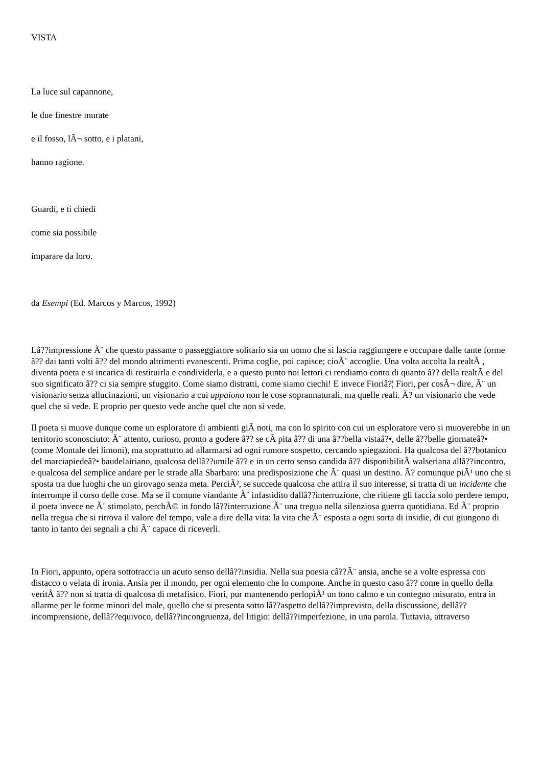VISTA
La luce sul capannone,
le due finestre murate
e il fosso, lÃ¬ sotto, e i platani,
hanno ragione.
Guardi, e ti chiedi
come sia possibile
imparare da loro.
da Esempi (Ed. Marcos y Marcos, 1992)
Lâ??impressione Ã¨ che questo passante o passeggiatore solitario sia un uomo che si lascia raggiungere e occupare dalle tante forme â?? dai tanti volti â?? del mondo altrimenti evanescenti. Prima coglie, poi capisce; cioÃ¨ accoglie. Una volta accolta la realtÃ , diventa poeta e si incarica di restituirla e condividerla, e a questo punto noi lettori ci rendiamo conto di quanto â?? della realtÃ e del suo significato â?? ci sia sempre sfuggito. Come siamo distratti, come siamo ciechi! E invece Fioriâ?¦ Fiori, per cosÃ¬ dire, Ã¨ un visionario senza allucinazioni, un visionario a cui appaiono non le cose soprannaturali, ma quelle reali. Ã? un visionario che vede quel che si vede. E proprio per questo vede anche quel che non si vede.
Il poeta si muove dunque come un esploratore di ambienti giÃ noti, ma con lo spirito con cui un esploratore vero si muoverebbe in un territorio sconosciuto: Ã¨ attento, curioso, pronto a godere â?? se cÃ pita â?? di una â??bella vistaâ?•, delle â??belle giornateâ?• (come Montale dei limoni), ma soprattutto ad allarmarsi ad ogni rumore sospetto, cercando spiegazioni. Ha qualcosa del â??botanico del marciapiedeâ?• baudelairiano, qualcosa dellâ??umile â?? e in un certo senso candida â?? disponibilitÃ walseriana allâ??incontro, e qualcosa del semplice andare per le strade alla Sbarbaro: una predisposizione che Ã¨ quasi un destino. Ã? comunque piÃ¹ uno che si sposta tra due luoghi che un girovago senza meta. PerciÃ², se succede qualcosa che attira il suo interesse, si tratta di un incidente che interrompe il corso delle cose. Ma se il comune viandante Ã¨ infastidito dallâ??interruzione, che ritiene gli faccia solo perdere tempo, il poeta invece ne Ã¨ stimolato, perchÃ© in fondo lâ??interruzione Ã¨ una tregua nella silenziosa guerra quotidiana. Ed Ã¨ proprio nella tregua che si ritrova il valore del tempo, vale a dire della vita: la vita che Ã¨ esposta a ogni sorta di insidie, di cui giungono di tanto in tanto dei segnali a chi Ã¨ capace di riceverli.
In Fiori, appunto, opera sottotraccia un acuto senso dellâ??insidia. Nella sua poesia câ??Ã¨ ansia, anche se a volte espressa con distacco o velata di ironia. Ansia per il mondo, per ogni elemento che lo compone. Anche in questo caso â?? come in quello della veritÃ â?? non si tratta di qualcosa di metafisico. Fiori, pur mantenendo perlopiÃ¹ un tono calmo e un contegno misurato, entra in allarme per le forme minori del male, quello che si presenta sotto lâ??aspetto dellâ??imprevisto, della discussione, dellâ??incomprensione, dellâ??equivoco, dellâ??incongruenza, del litigio: dellâ??imperfezione, in una parola. Tuttavia, attraverso